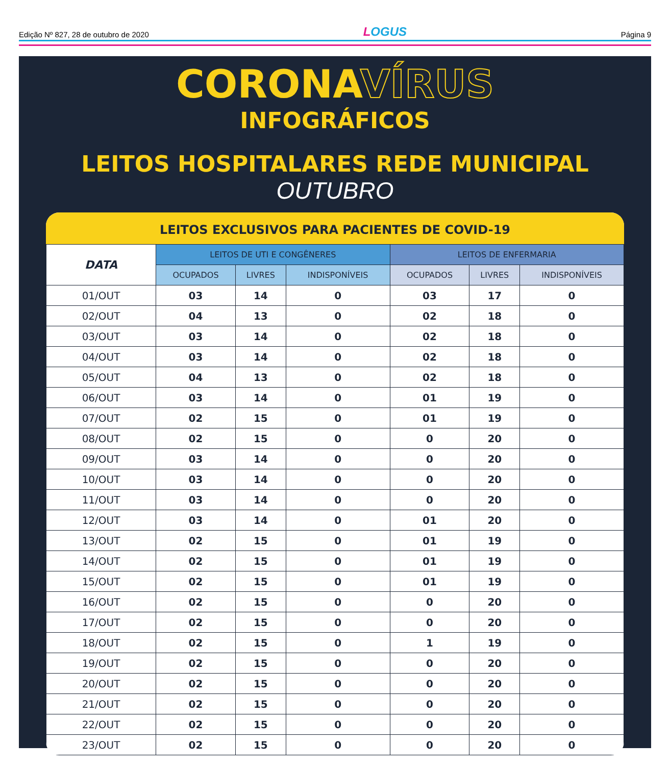Edição Nº 827, 28 de outubro de 2020
LOGUS
Página 9
CORONAVÍRUS
INFOGRÁFICOS
LEITOS HOSPITALARES REDE MUNICIPAL
OUTUBRO
LEITOS EXCLUSIVOS PARA PACIENTES DE COVID-19
| DATA | LEITOS DE UTI E CONGÊNERES | | | LEITOS DE ENFERMARIA | | |
| --- | --- | --- | --- | --- | --- | --- |
| | OCUPADOS | LIVRES | INDISPONÍVEIS | OCUPADOS | LIVRES | INDISPONÍVEIS |
| 01/OUT | 03 | 14 | 0 | 03 | 17 | 0 |
| 02/OUT | 04 | 13 | 0 | 02 | 18 | 0 |
| 03/OUT | 03 | 14 | 0 | 02 | 18 | 0 |
| 04/OUT | 03 | 14 | 0 | 02 | 18 | 0 |
| 05/OUT | 04 | 13 | 0 | 02 | 18 | 0 |
| 06/OUT | 03 | 14 | 0 | 01 | 19 | 0 |
| 07/OUT | 02 | 15 | 0 | 01 | 19 | 0 |
| 08/OUT | 02 | 15 | 0 | 0 | 20 | 0 |
| 09/OUT | 03 | 14 | 0 | 0 | 20 | 0 |
| 10/OUT | 03 | 14 | 0 | 0 | 20 | 0 |
| 11/OUT | 03 | 14 | 0 | 0 | 20 | 0 |
| 12/OUT | 03 | 14 | 0 | 01 | 20 | 0 |
| 13/OUT | 02 | 15 | 0 | 01 | 19 | 0 |
| 14/OUT | 02 | 15 | 0 | 01 | 19 | 0 |
| 15/OUT | 02 | 15 | 0 | 01 | 19 | 0 |
| 16/OUT | 02 | 15 | 0 | 0 | 20 | 0 |
| 17/OUT | 02 | 15 | 0 | 0 | 20 | 0 |
| 18/OUT | 02 | 15 | 0 | 1 | 19 | 0 |
| 19/OUT | 02 | 15 | 0 | 0 | 20 | 0 |
| 20/OUT | 02 | 15 | 0 | 0 | 20 | 0 |
| 21/OUT | 02 | 15 | 0 | 0 | 20 | 0 |
| 22/OUT | 02 | 15 | 0 | 0 | 20 | 0 |
| 23/OUT | 02 | 15 | 0 | 0 | 20 | 0 |